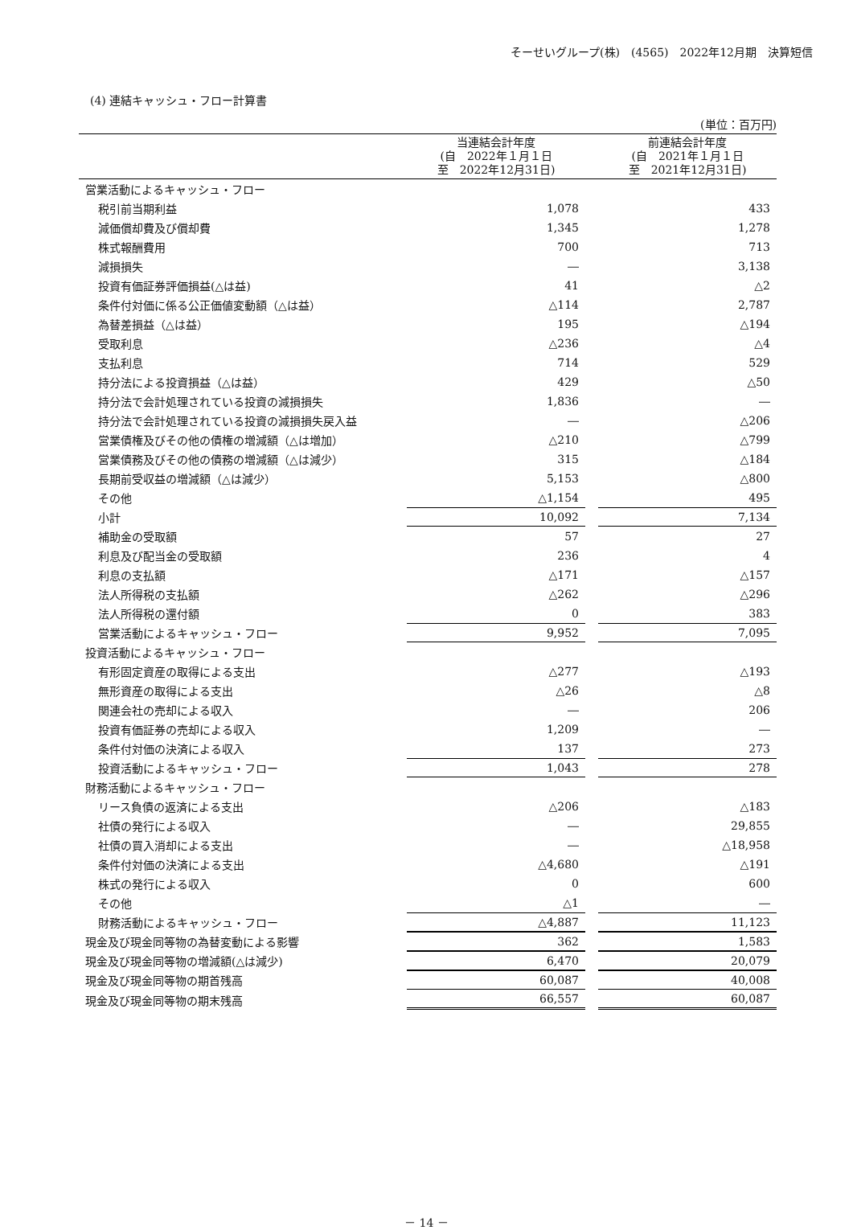そーせいグループ(株)　(4565)　2022年12月期　決算短信
(4) 連結キャッシュ・フロー計算書
(単位：百万円)
| | 当連結会計年度 (自 2022年１月１日 至 2022年12月31日) | | 前連結会計年度 (自 2021年１月１日 至 2021年12月31日) |
| --- | --- | --- | --- |
| 営業活動によるキャッシュ・フロー | | | |
| 税引前当期利益 | 1,078 | | 433 |
| 減価償却費及び償却費 | 1,345 | | 1,278 |
| 株式報酬費用 | 700 | | 713 |
| 減損損失 | ― | | 3,138 |
| 投資有価証券評価損益(△は益) | 41 | | △2 |
| 条件付対価に係る公正価値変動額（△は益） | △114 | | 2,787 |
| 為替差損益（△は益） | 195 | | △194 |
| 受取利息 | △236 | | △4 |
| 支払利息 | 714 | | 529 |
| 持分法による投資損益（△は益） | 429 | | △50 |
| 持分法で会計処理されている投資の減損損失 | 1,836 | | ― |
| 持分法で会計処理されている投資の減損損失戻入益 | ― | | △206 |
| 営業債権及びその他の債権の増減額（△は増加） | △210 | | △799 |
| 営業債務及びその他の債務の増減額（△は減少） | 315 | | △184 |
| 長期前受収益の増減額（△は減少） | 5,153 | | △800 |
| その他 | △1,154 | | 495 |
| 小計 | 10,092 | | 7,134 |
| 補助金の受取額 | 57 | | 27 |
| 利息及び配当金の受取額 | 236 | | 4 |
| 利息の支払額 | △171 | | △157 |
| 法人所得税の支払額 | △262 | | △296 |
| 法人所得税の還付額 | 0 | | 383 |
| 営業活動によるキャッシュ・フロー | 9,952 | | 7,095 |
| 投資活動によるキャッシュ・フロー | | | |
| 有形固定資産の取得による支出 | △277 | | △193 |
| 無形資産の取得による支出 | △26 | | △8 |
| 関連会社の売却による収入 | ― | | 206 |
| 投資有価証券の売却による収入 | 1,209 | | ― |
| 条件付対価の決済による収入 | 137 | | 273 |
| 投資活動によるキャッシュ・フロー | 1,043 | | 278 |
| 財務活動によるキャッシュ・フロー | | | |
| リース負債の返済による支出 | △206 | | △183 |
| 社債の発行による収入 | ― | | 29,855 |
| 社債の買入消却による支出 | ― | | △18,958 |
| 条件付対価の決済による支出 | △4,680 | | △191 |
| 株式の発行による収入 | 0 | | 600 |
| その他 | △1 | | ― |
| 財務活動によるキャッシュ・フロー | △4,887 | | 11,123 |
| 現金及び現金同等物の為替変動による影響 | 362 | | 1,583 |
| 現金及び現金同等物の増減額(△は減少) | 6,470 | | 20,079 |
| 現金及び現金同等物の期首残高 | 60,087 | | 40,008 |
| 現金及び現金同等物の期末残高 | 66,557 | | 60,087 |
－ 14 －